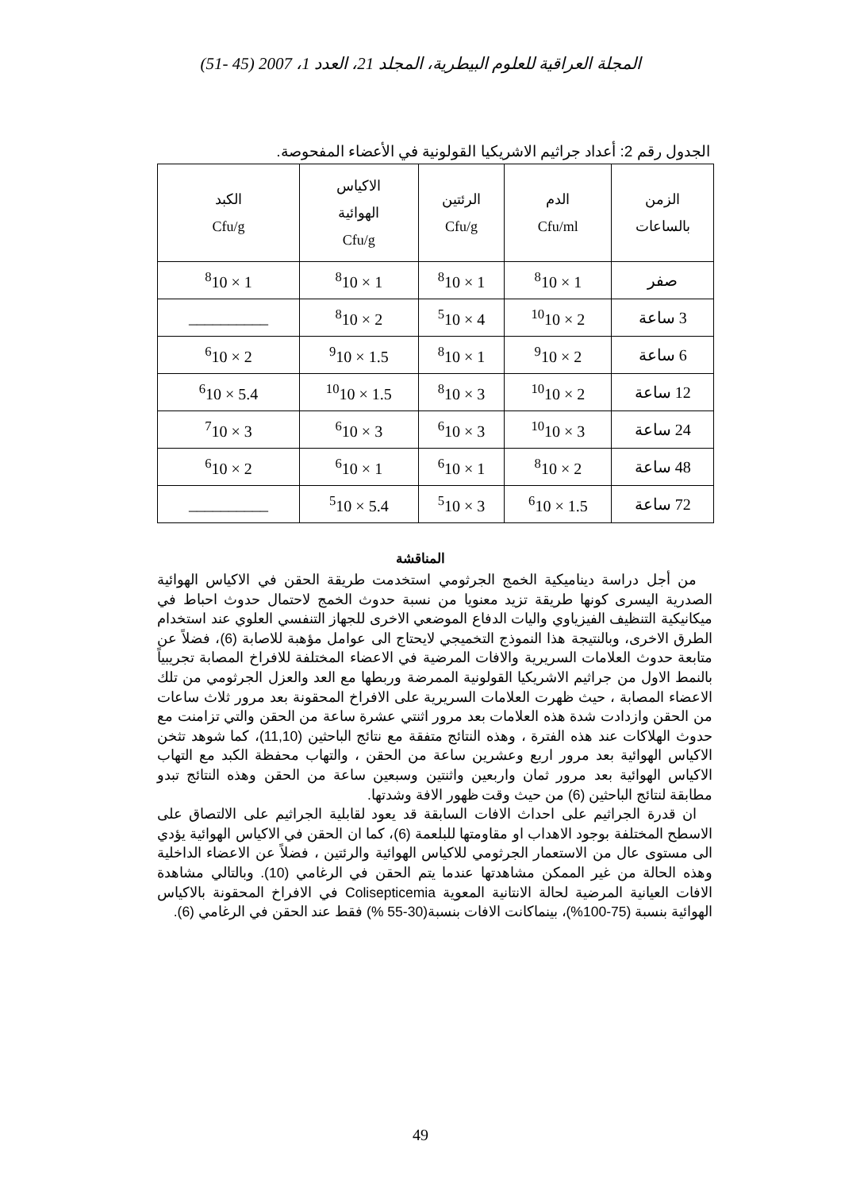المجلة العراقية للعلوم البيطرية، المجلد 21، العدد 1، 2007 (45 -51)
الجدول رقم 2: أعداد جراثيم الاشريكيا القولونية في الأعضاء المفحوصة.
| الزمن بالساعات | الدم Cfu/ml | الرئتين Cfu/g | الاكياس الهوائية Cfu/g | الكبد Cfu/g |
| --- | --- | --- | --- | --- |
| صفر | <sup>8</sup> 10 × 1 | <sup>8</sup> 10 × 1 | <sup>8</sup> 10 × 1 | <sup>8</sup> 10 × 1 |
| 3 ساعة | <sup>10</sup> 10 × 2 | <sup>5</sup> 10 × 4 | <sup>8</sup> 10 × 2 | __________ |
| 6 ساعة | <sup>9</sup> 10 × 2 | <sup>8</sup> 10 × 1 | <sup>9</sup> 10 × 1.5 | <sup>6</sup> 10 × 2 |
| 12 ساعة | <sup>10</sup> 10 × 2 | <sup>8</sup> 10 × 3 | <sup>10</sup> 10 × 1.5 | <sup>6</sup> 10 × 5.4 |
| 24 ساعة | <sup>10</sup> 10 × 3 | <sup>6</sup> 10 × 3 | <sup>6</sup> 10 × 3 | <sup>7</sup> 10 × 3 |
| 48 ساعة | <sup>8</sup> 10 × 2 | <sup>6</sup> 10 × 1 | <sup>6</sup> 10 × 1 | <sup>6</sup> 10 × 2 |
| 72 ساعة | <sup>6</sup> 10 × 1.5 | <sup>5</sup> 10 × 3 | <sup>5</sup> 10 × 5.4 | __________ |
المناقشة
من أجل دراسة ديناميكية الخمج الجرثومي استخدمت طريقة الحقن في الاكياس الهوائية الصدرية اليسرى كونها طريقة تزيد معنويا من نسبة حدوث الخمج لاحتمال حدوث احباط في ميكانيكية التنظيف الفيزياوي واليات الدفاع الموضعي الاخرى للجهاز التنفسي العلوي عند استخدام الطرق الاخرى، وبالنتيجة هذا النموذج التخميجي لايحتاج الى عوامل مؤهبة للاصابة (6)، فضلاً عن متابعة حدوث العلامات السريرية والافات المرضية في الاعضاء المختلفة للافراخ المصابة تجريبياً بالنمط الاول من جراثيم الاشريكيا القولونية الممرضة وربطها مع العد والعزل الجرثومي من تلك الاعضاء المصابة ، حيث ظهرت العلامات السريرية على الافراخ المحقونة بعد مرور ثلاث ساعات من الحقن وازدادت شدة هذه العلامات بعد مرور اثنتي عشرة ساعة من الحقن والتي تزامنت مع حدوث الهلاكات عند هذه الفترة ، وهذه النتائج متفقة مع نتائج الباحثين (11,10)، كما شوهد تثخن الاكياس الهوائية بعد مرور اربع وعشرين ساعة من الحقن ، والتهاب محفظة الكبد مع التهاب الاكياس الهوائية بعد مرور ثمان واربعين واثنتين وسبعين ساعة من الحقن وهذه النتائج تبدو مطابقة لنتائج الباحثين (6) من حيث وقت ظهور الافة وشدتها.
ان قدرة الجراثيم على احداث الافات السابقة قد يعود لقابلية الجراثيم على الالتصاق على الاسطح المختلفة بوجود الاهداب او مقاومتها للبلعمة (6)، كما ان الحقن في الاكياس الهوائية يؤدي الى مستوى عال من الاستعمار الجرثومي للاكياس الهوائية والرئتين ، فضلاً عن الاعضاء الداخلية وهذه الحالة من غير الممكن مشاهدتها عندما يتم الحقن في الرغامي (10). وبالتالي مشاهدة الافات العيانية المرضية لحالة الانتانية المعوية Colisepticemia في الافراخ المحقونة بالاكياس الهوائية بنسبة (75-100%)، بينماكانت الافات بنسبة(30-55 %) فقط عند الحقن في الرغامي (6).
49